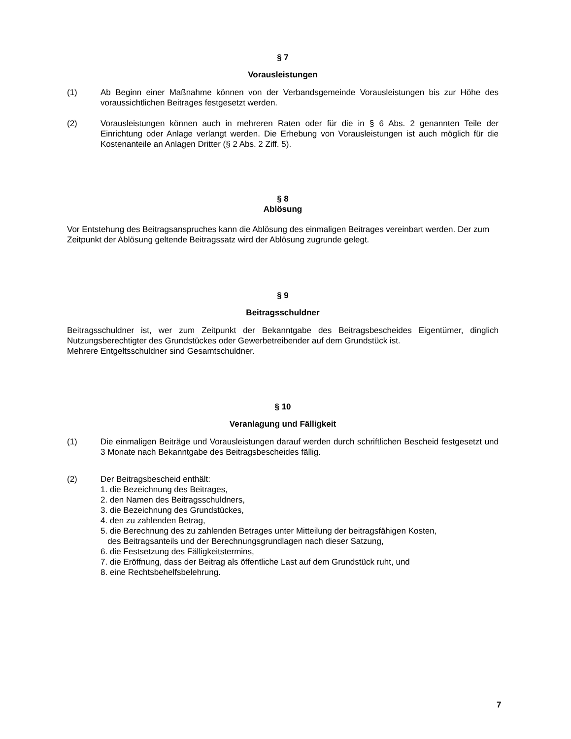§ 7
Vorausleistungen
(1) Ab Beginn einer Maßnahme können von der Verbandsgemeinde Vorausleistungen bis zur Höhe des voraussichtlichen Beitrages festgesetzt werden.
(2) Vorausleistungen können auch in mehreren Raten oder für die in § 6 Abs. 2 genannten Teile der Einrichtung oder Anlage verlangt werden. Die Erhebung von Vorausleistungen ist auch möglich für die Kostenanteile an Anlagen Dritter (§ 2 Abs. 2 Ziff. 5).
§ 8
Ablösung
Vor Entstehung des Beitragsanspruches kann die Ablösung des einmaligen Beitrages vereinbart werden. Der zum Zeitpunkt der Ablösung geltende Beitragssatz wird der Ablösung zugrunde gelegt.
§ 9
Beitragsschuldner
Beitragsschuldner ist, wer zum Zeitpunkt der Bekanntgabe des Beitragsbescheides Eigentümer, dinglich Nutzungsberechtigter des Grundstückes oder Gewerbetreibender auf dem Grundstück ist.
Mehrere Entgeltsschuldner sind Gesamtschuldner.
§ 10
Veranlagung und Fälligkeit
(1) Die einmaligen Beiträge und Vorausleistungen darauf werden durch schriftlichen Bescheid festgesetzt und 3 Monate nach Bekanntgabe des Beitragsbescheides fällig.
(2) Der Beitragsbescheid enthält:
1. die Bezeichnung des Beitrages,
2. den Namen des Beitragsschuldners,
3. die Bezeichnung des Grundstückes,
4. den zu zahlenden Betrag,
5. die Berechnung des zu zahlenden Betrages unter Mitteilung der beitragsfähigen Kosten,
des Beitragsanteils und der Berechnungsgrundlagen nach dieser Satzung,
6. die Festsetzung des Fälligkeitstermins,
7. die Eröffnung, dass der Beitrag als öffentliche Last auf dem Grundstück ruht, und
8. eine Rechtsbehelfsbelehrung.
7